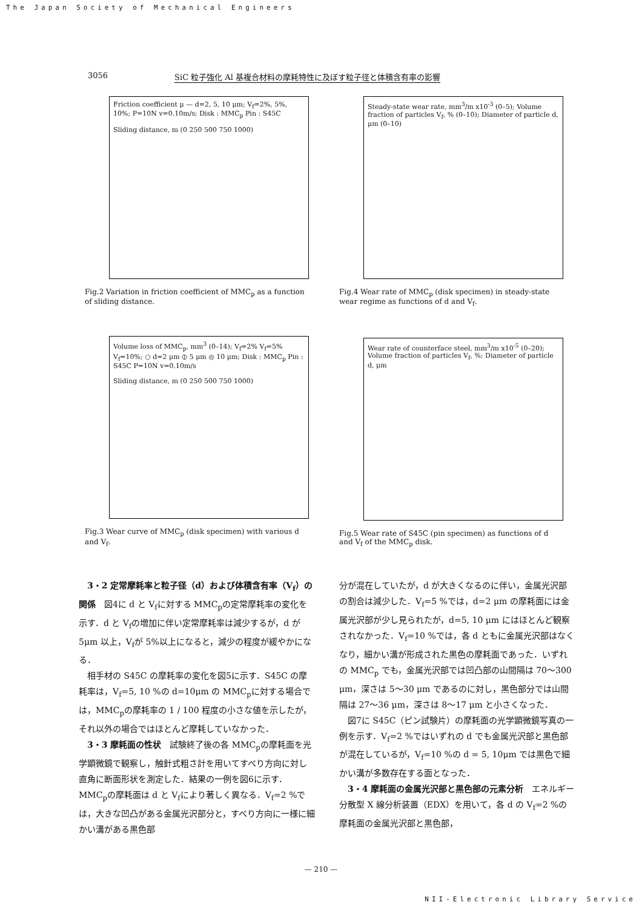The Japan Society of Mechanical Engineers
3056 SiC 粒子強化 Al 基複合材料の摩耗特性に及ぼす粒子径と体積含有率の影響
Friction coefficient μ — d=2, 5, 10 μm; V<sub>f</sub>=2%, 5%, 10%; P=10N v=0.10m/s; Disk : MMC<sub>p</sub> Pin : S45C
Sliding distance, m (0 250 500 750 1000)
Fig.2 Variation in friction coefficient of MMC<sub>p</sub> as a function of sliding distance.
Volume loss of MMC<sub>p</sub>, mm<sup>3</sup> (0–14); V<sub>f</sub>=2% V<sub>f</sub>=5% V<sub>f</sub>=10%; ○ d=2 μm ⦶ 5 μm ◎ 10 μm; Disk : MMC<sub>p</sub> Pin : S45C P=10N v=0.10m/s
Sliding distance, m (0 250 500 750 1000)
Fig.3 Wear curve of MMC<sub>p</sub> (disk specimen) with various d and V<sub>f</sub>.
Steady-state wear rate, mm<sup>3</sup>/m x10<sup>-3</sup> (0–5); Volume fraction of particles V<sub>f</sub>, % (0–10); Diameter of particle d, μm (0–10)
Fig.4 Wear rate of MMC<sub>p</sub> (disk specimen) in steady-state wear regime as functions of d and V<sub>f</sub>.
Wear rate of counterface steel, mm<sup>3</sup>/m x10<sup>-5</sup> (0–20); Volume fraction of particles V<sub>f</sub>, %; Diameter of particle d, μm
Fig.5 Wear rate of S45C (pin specimen) as functions of d and V<sub>f</sub> of the MMC<sub>p</sub> disk.
3・2 定常摩耗率と粒子径（d）および体積含有率（V<sub>f</sub>）の関係　図4に d と V<sub>f</sub>に対する MMC<sub>p</sub>の定常摩耗率の変化を示す．d と V<sub>f</sub>の増加に伴い定常摩耗率は減少するが，d が 5μm 以上，V<sub>f</sub>が 5%以上になると，減少の程度が緩やかになる．
相手材の S45C の摩耗率の変化を図5に示す．S45C の摩耗率は，V<sub>f</sub>=5, 10 %の d=10μm の MMC<sub>p</sub>に対する場合では，MMC<sub>p</sub>の摩耗率の 1 / 100 程度の小さな値を示したが，それ以外の場合ではほとんど摩耗していなかった．
3・3 摩耗面の性状　試験終了後の各 MMC<sub>p</sub>の摩耗面を光学顕微鏡で観察し，触針式粗さ計を用いてすべり方向に対し直角に断面形状を測定した．結果の一例を図6に示す．MMC<sub>p</sub>の摩耗面は d と V<sub>f</sub>により著しく異なる．V<sub>f</sub>=2 %では，大きな凹凸がある金属光沢部分と，すべり方向に一様に細かい溝がある黒色部
分が混在していたが，d が大きくなるのに伴い，金属光沢部の割合は減少した．V<sub>f</sub>=5 %では，d=2 μm の摩耗面には金属光沢部が少し見られたが，d=5, 10 μm にはほとんど観察されなかった．V<sub>f</sub>=10 %では，各 d ともに金属光沢部はなくなり，細かい溝が形成された黒色の摩耗面であった．いずれの MMC<sub>p</sub> でも，金属光沢部では凹凸部の山間隔は 70〜300 μm，深さは 5〜30 μm であるのに対し，黒色部分では山間隔は 27〜36 μm，深さは 8〜17 μm と小さくなった．
図7に S45C（ピン試験片）の摩耗面の光学顕微鏡写真の一例を示す．V<sub>f</sub>=2 %ではいずれの d でも金属光沢部と黒色部が混在しているが，V<sub>f</sub>=10 %の d = 5, 10μm では黒色で細かい溝が多数存在する面となった．
3・4 摩耗面の金属光沢部と黒色部の元素分析　エネルギー分散型 X 線分析装置（EDX）を用いて，各 d の V<sub>f</sub>=2 %の摩耗面の金属光沢部と黒色部，
— 210 —
NII-Electronic Library Service